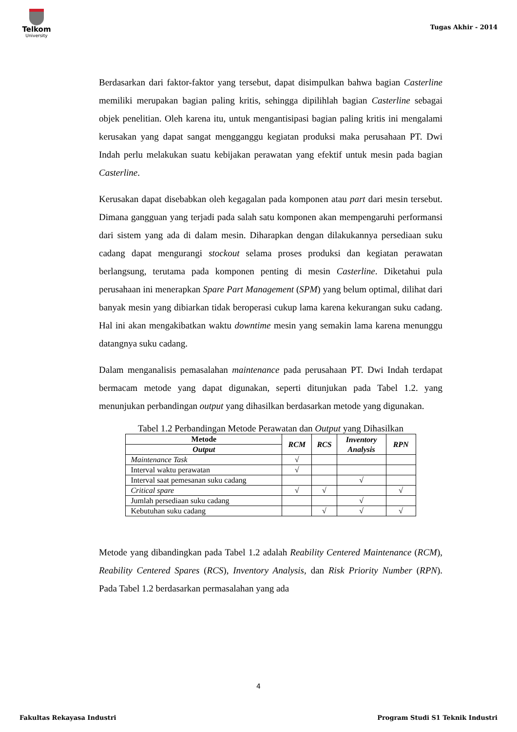Telkom
University
Tugas Akhir - 2014
Berdasarkan dari faktor-faktor yang tersebut, dapat disimpulkan bahwa bagian Casterline memiliki merupakan bagian paling kritis, sehingga dipilihlah bagian Casterline sebagai objek penelitian. Oleh karena itu, untuk mengantisipasi bagian paling kritis ini mengalami kerusakan yang dapat sangat mengganggu kegiatan produksi maka perusahaan PT. Dwi Indah perlu melakukan suatu kebijakan perawatan yang efektif untuk mesin pada bagian Casterline.
Kerusakan dapat disebabkan oleh kegagalan pada komponen atau part dari mesin tersebut. Dimana gangguan yang terjadi pada salah satu komponen akan mempengaruhi performansi dari sistem yang ada di dalam mesin. Diharapkan dengan dilakukannya persediaan suku cadang dapat mengurangi stockout selama proses produksi dan kegiatan perawatan berlangsung, terutama pada komponen penting di mesin Casterline. Diketahui pula perusahaan ini menerapkan Spare Part Management (SPM) yang belum optimal, dilihat dari banyak mesin yang dibiarkan tidak beroperasi cukup lama karena kekurangan suku cadang. Hal ini akan mengakibatkan waktu downtime mesin yang semakin lama karena menunggu datangnya suku cadang.
Dalam menganalisis pemasalahan maintenance pada perusahaan PT. Dwi Indah terdapat bermacam metode yang dapat digunakan, seperti ditunjukan pada Tabel 1.2. yang menunjukan perbandingan output yang dihasilkan berdasarkan metode yang digunakan.
Tabel 1.2 Perbandingan Metode Perawatan dan Output yang Dihasilkan
| Metode | RCM | RCS | Inventory Analysis | RPN |
| --- | --- | --- | --- | --- |
| Output | | | | |
| Maintenance Task | √ | | | |
| Interval waktu perawatan | √ | | | |
| Interval saat pemesanan suku cadang | | | √ | |
| Critical spare | √ | √ | | √ |
| Jumlah persediaan suku cadang | | | √ | |
| Kebutuhan suku cadang | | √ | √ | √ |
Metode yang dibandingkan pada Tabel 1.2 adalah Reability Centered Maintenance (RCM), Reability Centered Spares (RCS), Inventory Analysis, dan Risk Priority Number (RPN). Pada Tabel 1.2 berdasarkan permasalahan yang ada
4
Fakultas Rekayasa Industri
Program Studi S1 Teknik Industri